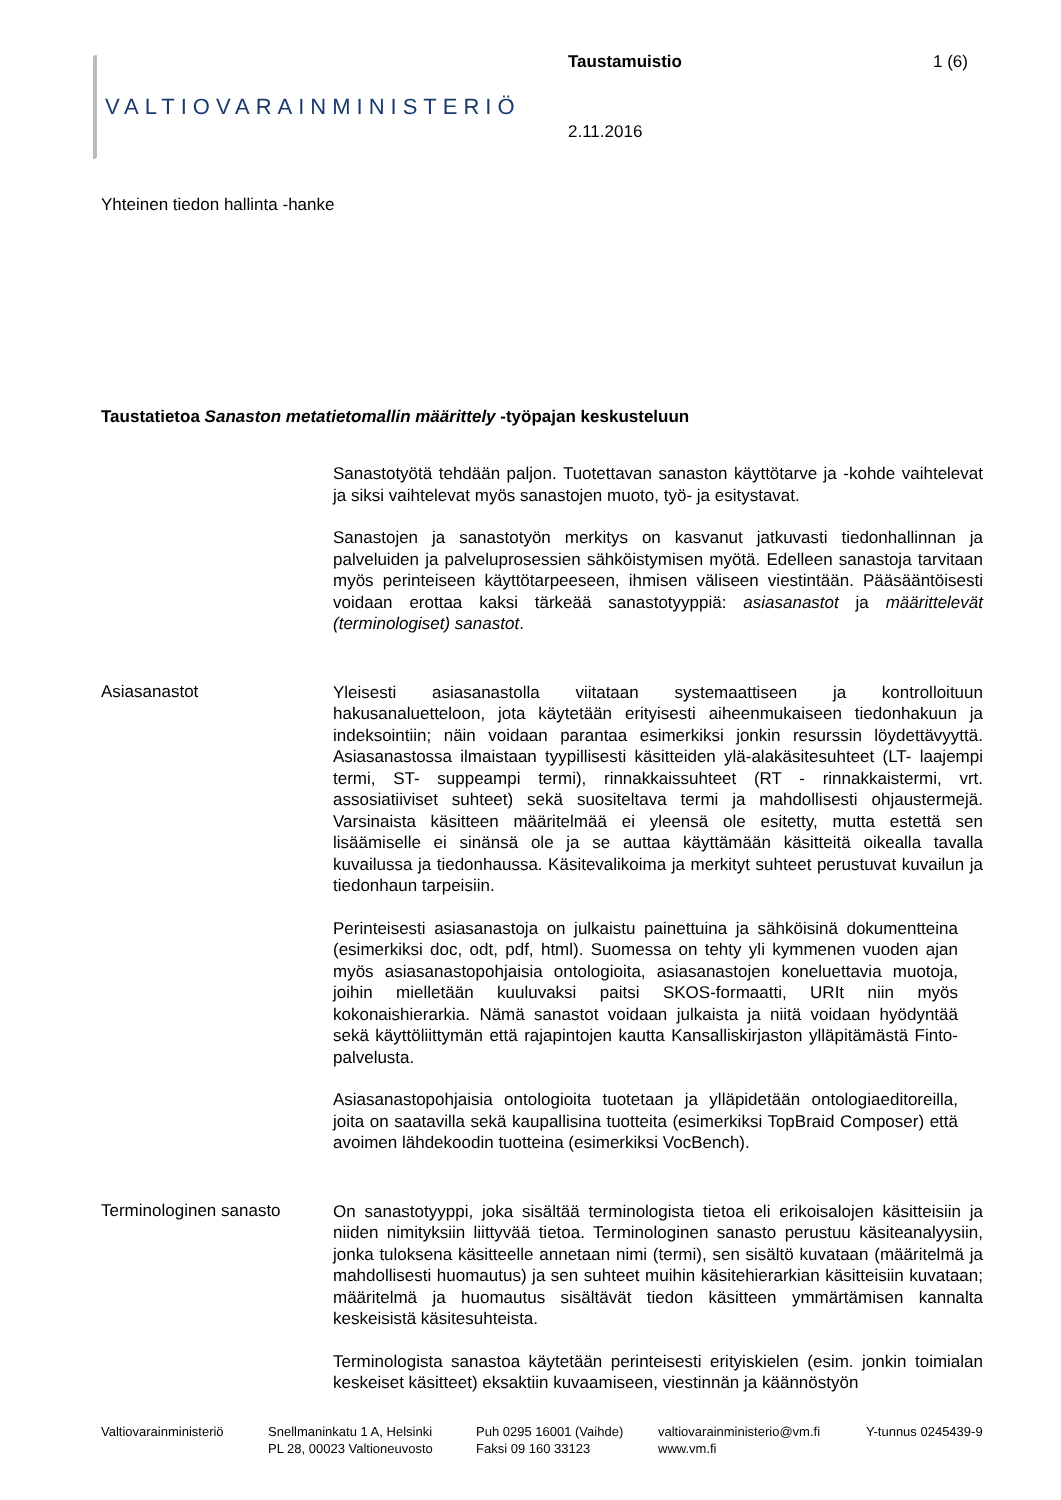VALTIOVARAINMINISTERIÖ
Taustamuistio 1 (6)
2.11.2016
Yhteinen tiedon hallinta -hanke
Taustatietoa Sanaston metatietomallin määrittely -työpajan keskusteluun
Sanastotyötä tehdään paljon. Tuotettavan sanaston käyttötarve ja -kohde vaihtelevat ja siksi vaihtelevat myös sanastojen muoto, työ- ja esitystavat.
Sanastojen ja sanastotyön merkitys on kasvanut jatkuvasti tiedonhallinnan ja palveluiden ja palveluprosessien sähköistymisen myötä. Edelleen sanastoja tarvitaan myös perinteiseen käyttötarpeeseen, ihmisen väliseen viestintään. Pääsääntöisesti voidaan erottaa kaksi tärkeää sanastotyyppiä: asiasanastot ja määrittelevät (terminologiset) sanastot.
Asiasanastot
Yleisesti asiasanastolla viitataan systemaattiseen ja kontrolloituun hakusanaluetteloon, jota käytetään erityisesti aiheenmukaiseen tiedonhakuun ja indeksointiin; näin voidaan parantaa esimerkiksi jonkin resurssin löydettävyyttä. Asiasanastossa ilmaistaan tyypillisesti käsitteiden ylä-alakäsitesuhteet (LT- laajempi termi, ST- suppeampi termi), rinnakkaissuhteet (RT - rinnakkaistermi, vrt. assosiatiiviset suhteet) sekä suositeltava termi ja mahdollisesti ohjaustermejä. Varsinaista käsitteen määritelmää ei yleensä ole esitetty, mutta estettä sen lisäämiselle ei sinänsä ole ja se auttaa käyttämään käsitteitä oikealla tavalla kuvailussa ja tiedonhaussa. Käsitevalikoima ja merkityt suhteet perustuvat kuvailun ja tiedonhaun tarpeisiin.
Perinteisesti asiasanastoja on julkaistu painettuina ja sähköisinä dokumentteina (esimerkiksi doc, odt, pdf, html). Suomessa on tehty yli kymmenen vuoden ajan myös asiasanastopohjaisia ontologioita, asiasanastojen koneluettavia muotoja, joihin mielletään kuuluvaksi paitsi SKOS-formaatti, URIt niin myös kokonaishierarkia. Nämä sanastot voidaan julkaista ja niitä voidaan hyödyntää sekä käyttöliittymän että rajapintojen kautta Kansalliskirjaston ylläpitämästä Finto-palvelusta.
Asiasanastopohjaisia ontologioita tuotetaan ja ylläpidetään ontologiaeditoreilla, joita on saatavilla sekä kaupallisina tuotteita (esimerkiksi TopBraid Composer) että avoimen lähdekoodin tuotteina (esimerkiksi VocBench).
Terminologinen sanasto
On sanastotyyppi, joka sisältää terminologista tietoa eli erikoisalojen käsitteisiin ja niiden nimityksiin liittyvää tietoa. Terminologinen sanasto perustuu käsiteanalyysiin, jonka tuloksena käsitteelle annetaan nimi (termi), sen sisältö kuvataan (määritelmä ja mahdollisesti huomautus) ja sen suhteet muihin käsitehierarkian käsitteisiin kuvataan; määritelmä ja huomautus sisältävät tiedon käsitteen ymmärtämisen kannalta keskeisistä käsitesuhteista.
Terminologista sanastoa käytetään perinteisesti erityiskielen (esim. jonkin toimialan keskeiset käsitteet) eksaktiin kuvaamiseen, viestinnän ja käännöstyön
Valtiovarainministeriö
Snellmaninkatu 1 A, Helsinki
PL 28, 00023 Valtioneuvosto
Puh 0295 16001 (Vaihde)
Faksi 09 160 33123
valtiovarainministerio@vm.fi
www.vm.fi
Y-tunnus 0245439-9